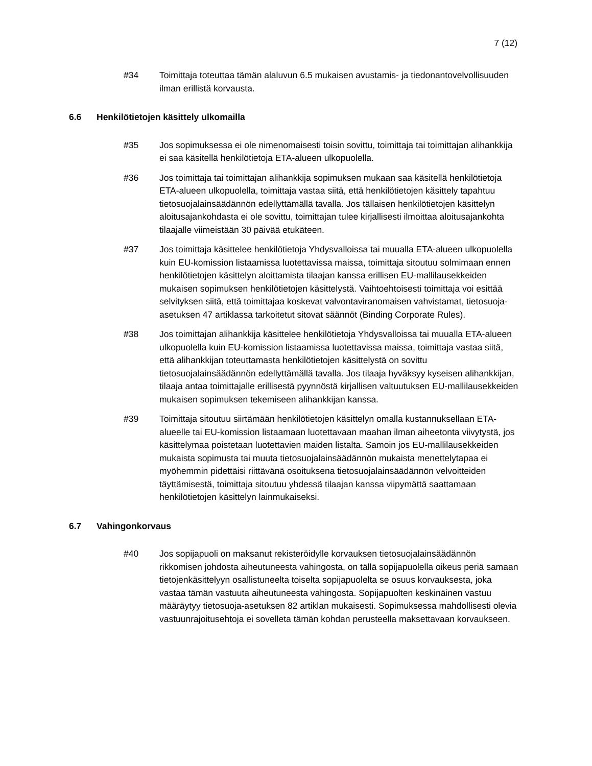7 (12)
#34 Toimittaja toteuttaa tämän alaluvun 6.5 mukaisen avustamis- ja tiedonantovelvollisuuden ilman erillistä korvausta.
6.6 Henkilötietojen käsittely ulkomailla
#35 Jos sopimuksessa ei ole nimenomaisesti toisin sovittu, toimittaja tai toimittajan alihankkija ei saa käsitellä henkilötietoja ETA-alueen ulkopuolella.
#36 Jos toimittaja tai toimittajan alihankkija sopimuksen mukaan saa käsitellä henkilötietoja ETA-alueen ulkopuolella, toimittaja vastaa siitä, että henkilötietojen käsittely tapahtuu tietosuojalainsäädännön edellyttämällä tavalla. Jos tällaisen henkilötietojen käsittelyn aloitusajankohdasta ei ole sovittu, toimittajan tulee kirjallisesti ilmoittaa aloitusajankohta tilaajalle viimeistään 30 päivää etukäteen.
#37 Jos toimittaja käsittelee henkilötietoja Yhdysvalloissa tai muualla ETA-alueen ulkopuolella kuin EU-komission listaamissa luotettavissa maissa, toimittaja sitoutuu solmimaan ennen henkilötietojen käsittelyn aloittamista tilaajan kanssa erillisen EU-mallilausekkeiden mukaisen sopimuksen henkilötietojen käsittelystä. Vaihtoehtoisesti toimittaja voi esittää selvityksen siitä, että toimittajaa koskevat valvontaviranomaisen vahvistamat, tietosuoja-asetuksen 47 artiklassa tarkoitetut sitovat säännöt (Binding Corporate Rules).
#38 Jos toimittajan alihankkija käsittelee henkilötietoja Yhdysvalloissa tai muualla ETA-alueen ulkopuolella kuin EU-komission listaamissa luotettavissa maissa, toimittaja vastaa siitä, että alihankkijan toteuttamasta henkilötietojen käsittelystä on sovittu tietosuojalainsäädännön edellyttämällä tavalla. Jos tilaaja hyväksyy kyseisen alihankkijan, tilaaja antaa toimittajalle erillisestä pyynnöstä kirjallisen valtuutuksen EU-mallilausekkeiden mukaisen sopimuksen tekemiseen alihankkijan kanssa.
#39 Toimittaja sitoutuu siirtämään henkilötietojen käsittelyn omalla kustannuksellaan ETA-alueelle tai EU-komission listaamaan luotettavaan maahan ilman aiheetonta viivytystä, jos käsittelymaa poistetaan luotettavien maiden listalta. Samoin jos EU-mallilausekkeiden mukaista sopimusta tai muuta tietosuojalainsäädännön mukaista menettelytapaa ei myöhemmin pidettäisi riittävänä osoituksena tietosuojalainsäädännön velvoitteiden täyttämisestä, toimittaja sitoutuu yhdessä tilaajan kanssa viipymättä saattamaan henkilötietojen käsittelyn lainmukaiseksi.
6.7 Vahingonkorvaus
#40 Jos sopijapuoli on maksanut rekisteröidylle korvauksen tietosuojalainsäädännön rikkomisen johdosta aiheutuneesta vahingosta, on tällä sopijapuolella oikeus periä samaan tietojenkäsittelyyn osallistuneelta toiselta sopijapuolelta se osuus korvauksesta, joka vastaa tämän vastuuta aiheutuneesta vahingosta. Sopijapuolten keskinäinen vastuu määräytyy tietosuoja-asetuksen 82 artiklan mukaisesti. Sopimuksessa mahdollisesti olevia vastuunrajoitusehtoja ei sovelleta tämän kohdan perusteella maksettavaan korvaukseen.